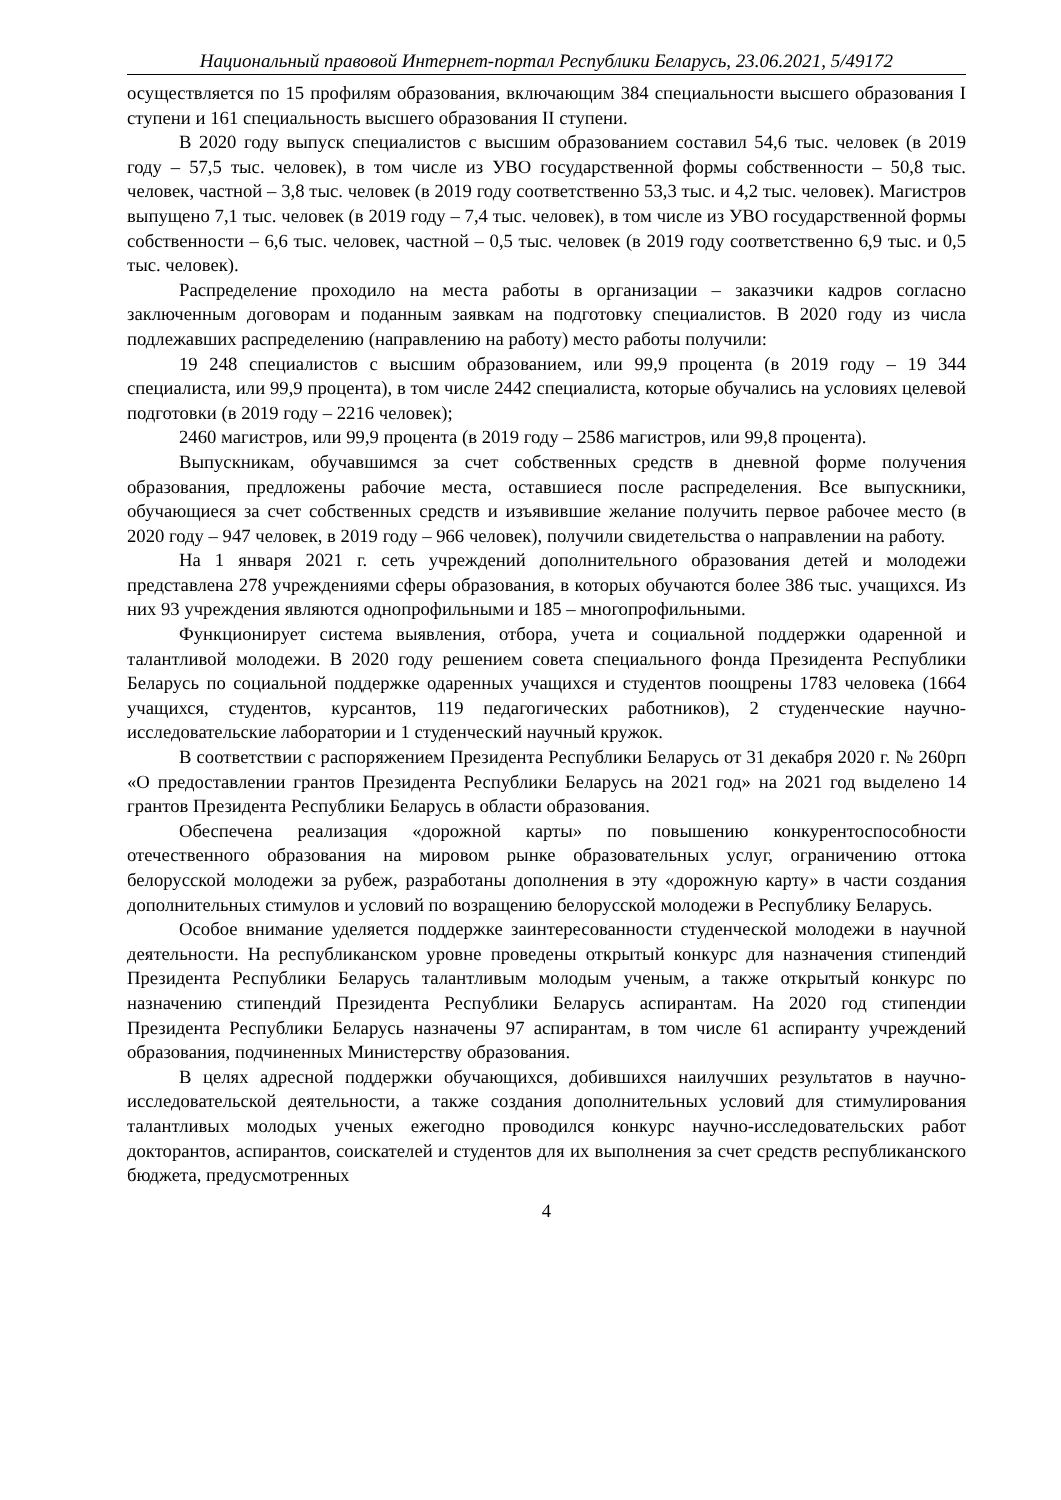Национальный правовой Интернет-портал Республики Беларусь, 23.06.2021, 5/49172
осуществляется по 15 профилям образования, включающим 384 специальности высшего образования I ступени и 161 специальность высшего образования II ступени.
В 2020 году выпуск специалистов с высшим образованием составил 54,6 тыс. человек (в 2019 году – 57,5 тыс. человек), в том числе из УВО государственной формы собственности – 50,8 тыс. человек, частной – 3,8 тыс. человек (в 2019 году соответственно 53,3 тыс. и 4,2 тыс. человек). Магистров выпущено 7,1 тыс. человек (в 2019 году – 7,4 тыс. человек), в том числе из УВО государственной формы собственности – 6,6 тыс. человек, частной – 0,5 тыс. человек (в 2019 году соответственно 6,9 тыс. и 0,5 тыс. человек).
Распределение проходило на места работы в организации – заказчики кадров согласно заключенным договорам и поданным заявкам на подготовку специалистов. В 2020 году из числа подлежавших распределению (направлению на работу) место работы получили:
19 248 специалистов с высшим образованием, или 99,9 процента (в 2019 году – 19 344 специалиста, или 99,9 процента), в том числе 2442 специалиста, которые обучались на условиях целевой подготовки (в 2019 году – 2216 человек);
2460 магистров, или 99,9 процента (в 2019 году – 2586 магистров, или 99,8 процента).
Выпускникам, обучавшимся за счет собственных средств в дневной форме получения образования, предложены рабочие места, оставшиеся после распределения. Все выпускники, обучающиеся за счет собственных средств и изъявившие желание получить первое рабочее место (в 2020 году – 947 человек, в 2019 году – 966 человек), получили свидетельства о направлении на работу.
На 1 января 2021 г. сеть учреждений дополнительного образования детей и молодежи представлена 278 учреждениями сферы образования, в которых обучаются более 386 тыс. учащихся. Из них 93 учреждения являются однопрофильными и 185 – многопрофильными.
Функционирует система выявления, отбора, учета и социальной поддержки одаренной и талантливой молодежи. В 2020 году решением совета специального фонда Президента Республики Беларусь по социальной поддержке одаренных учащихся и студентов поощрены 1783 человека (1664 учащихся, студентов, курсантов, 119 педагогических работников), 2 студенческие научно-исследовательские лаборатории и 1 студенческий научный кружок.
В соответствии с распоряжением Президента Республики Беларусь от 31 декабря 2020 г. № 260рп «О предоставлении грантов Президента Республики Беларусь на 2021 год» на 2021 год выделено 14 грантов Президента Республики Беларусь в области образования.
Обеспечена реализация «дорожной карты» по повышению конкурентоспособности отечественного образования на мировом рынке образовательных услуг, ограничению оттока белорусской молодежи за рубеж, разработаны дополнения в эту «дорожную карту» в части создания дополнительных стимулов и условий по возращению белорусской молодежи в Республику Беларусь.
Особое внимание уделяется поддержке заинтересованности студенческой молодежи в научной деятельности. На республиканском уровне проведены открытый конкурс для назначения стипендий Президента Республики Беларусь талантливым молодым ученым, а также открытый конкурс по назначению стипендий Президента Республики Беларусь аспирантам. На 2020 год стипендии Президента Республики Беларусь назначены 97 аспирантам, в том числе 61 аспиранту учреждений образования, подчиненных Министерству образования.
В целях адресной поддержки обучающихся, добившихся наилучших результатов в научно-исследовательской деятельности, а также создания дополнительных условий для стимулирования талантливых молодых ученых ежегодно проводился конкурс научно-исследовательских работ докторантов, аспирантов, соискателей и студентов для их выполнения за счет средств республиканского бюджета, предусмотренных
4